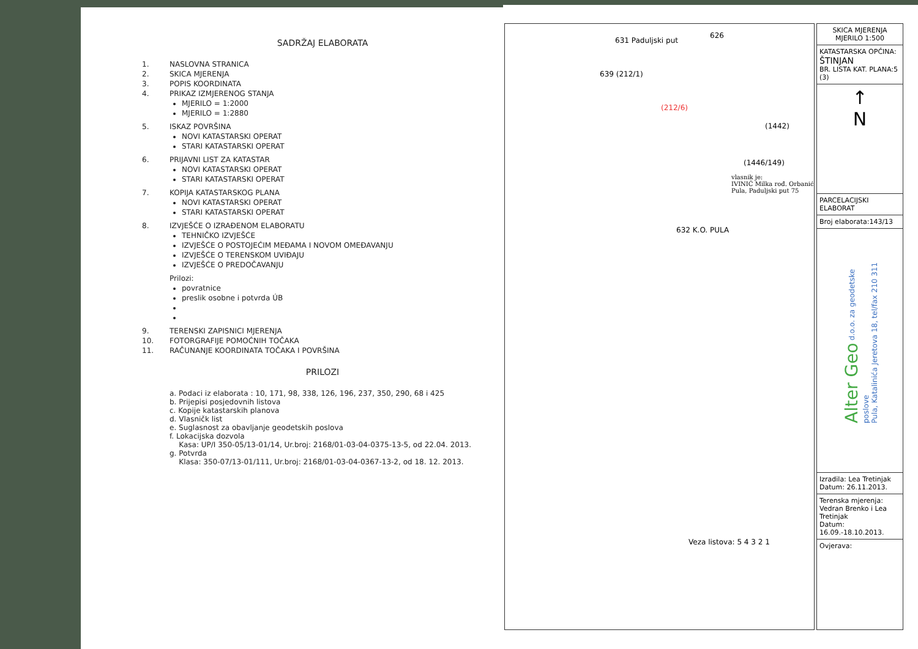SADRŽAJ ELABORATA
1. NASLOVNA STRANICA
2. SKICA MJERENJA
3. POPIS KOORDINATA
4. PRIKAZ IZMJERENOG STANJA
MJERILO = 1:2000
MJERILO = 1:2880
5. ISKAZ POVRŠINA
NOVI KATASTARSKI OPERAT
STARI KATASTARSKI OPERAT
6. PRIJAVNI LIST ZA KATASTAR
NOVI KATASTARSKI OPERAT
STARI KATASTARSKI OPERAT
7. KOPIJA KATASTARSKOG PLANA
NOVI KATASTARSKI OPERAT
STARI KATASTARSKI OPERAT
8. IZVJEŠĆE O IZRAĐENOM ELABORATU
TEHNIČKO IZVJEŠĆE
IZVJEŠĆE O POSTOJEĆIM MEĐAMA I NOVOM OMEĐAVANJU
IZVJEŠĆE O TERENSKOM UVIĐAJU
IZVJEŠĆE O PREDOČAVANJU
Prilozi:
povratnice
preslik osobne i potvrda ÚB
9. TERENSKI ZAPISNICI MJERENJA
10. FOTORGRAFIJE POMOĆNIH TOČAKA
11. RAČUNANJE KOORDINATA TOČAKA I POVRŠINA
PRILOZI
a. Podaci iz elaborata : 10, 171, 98, 338, 126, 196, 237, 350, 290, 68 i 425
b. Prijepisi posjedovnih listova
c. Kopije katastarskih planova
d. Vlasničk list
e. Suglasnost za obavljanje geodetskih poslova
f. Lokacijska dozvola
Kasa: UP/I 350-05/13-01/14, Ur.broj: 2168/01-03-04-0375-13-5, od 22.04. 2013.
g. Potvrda
Klasa: 350-07/13-01/111, Ur.broj: 2168/01-03-04-0367-13-2, od 18. 12. 2013.
631 Paduljski put
639 (212/1)
(212/6)
626
(1442)
(1446/149)
vlasnik je:
IVINIĆ Milka rođ. Orbanić
Pula, Paduljski put 75
632 K.O. PULA
Veza listova: 5 4 3 2 1
SKICA MJERENJA
MJERILO 1:500
KATASTARSKA OPĆINA:
ŠTINJAN
BR. LISTA KAT. PLANA:5 (3)
↑
N
PARCELACIJSKI ELABORAT
Broj elaborata:143/13
Alter Geo d.o.o. za geodetske poslove
Pula, Katalinića Jeretova 18, tel/fax 210 311
Izradila: Lea Tretinjak
Datum: 26.11.2013.
Terenska mjerenja:
Vedran Brenko i Lea Tretinjak
Datum: 16.09.-18.10.2013.
Ovjerava: